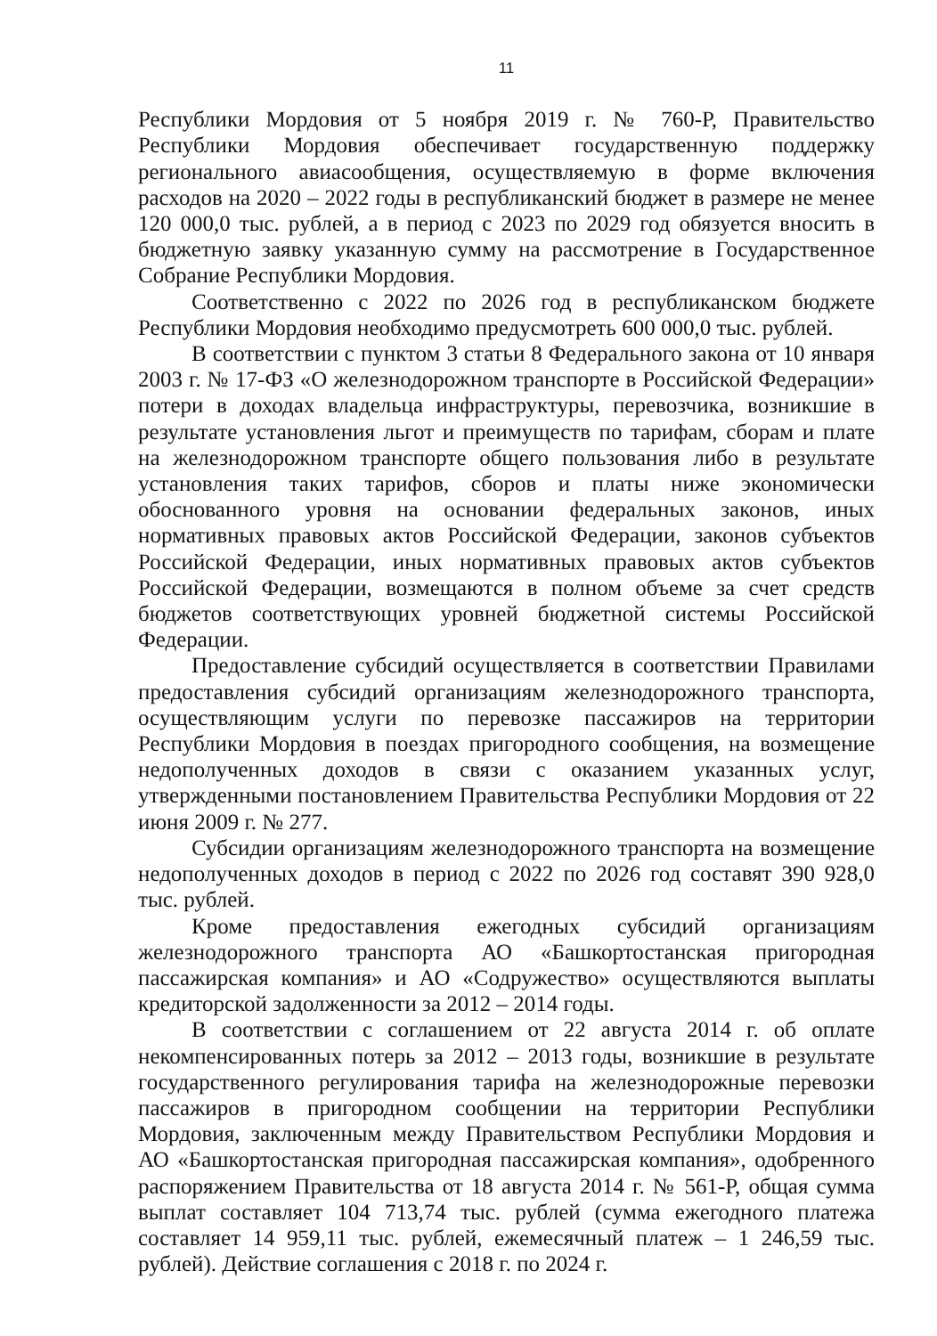11
Республики Мордовия от 5 ноября 2019 г. № 760-Р, Правительство Республики Мордовия обеспечивает государственную поддержку регионального авиасообщения, осуществляемую в форме включения расходов на 2020 – 2022 годы в республиканский бюджет в размере не менее 120 000,0 тыс. рублей, а в период с 2023 по 2029 год обязуется вносить в бюджетную заявку указанную сумму на рассмотрение в Государственное Собрание Республики Мордовия.
Соответственно с 2022 по 2026 год в республиканском бюджете Республики Мордовия необходимо предусмотреть 600 000,0 тыс. рублей.
В соответствии с пунктом 3 статьи 8 Федерального закона от 10 января 2003 г. № 17-ФЗ «О железнодорожном транспорте в Российской Федерации» потери в доходах владельца инфраструктуры, перевозчика, возникшие в результате установления льгот и преимуществ по тарифам, сборам и плате на железнодорожном транспорте общего пользования либо в результате установления таких тарифов, сборов и платы ниже экономически обоснованного уровня на основании федеральных законов, иных нормативных правовых актов Российской Федерации, законов субъектов Российской Федерации, иных нормативных правовых актов субъектов Российской Федерации, возмещаются в полном объеме за счет средств бюджетов соответствующих уровней бюджетной системы Российской Федерации.
Предоставление субсидий осуществляется в соответствии Правилами предоставления субсидий организациям железнодорожного транспорта, осуществляющим услуги по перевозке пассажиров на территории Республики Мордовия в поездах пригородного сообщения, на возмещение недополученных доходов в связи с оказанием указанных услуг, утвержденными постановлением Правительства Республики Мордовия от 22 июня 2009 г. № 277.
Субсидии организациям железнодорожного транспорта на возмещение недополученных доходов в период с 2022 по 2026 год составят 390 928,0 тыс. рублей.
Кроме предоставления ежегодных субсидий организациям железнодорожного транспорта АО «Башкортостанская пригородная пассажирская компания» и АО «Содружество» осуществляются выплаты кредиторской задолженности за 2012 – 2014 годы.
В соответствии с соглашением от 22 августа 2014 г. об оплате некомпенсированных потерь за 2012 – 2013 годы, возникшие в результате государственного регулирования тарифа на железнодорожные перевозки пассажиров в пригородном сообщении на территории Республики Мордовия, заключенным между Правительством Республики Мордовия и АО «Башкортостанская пригородная пассажирская компания», одобренного распоряжением Правительства от 18 августа 2014 г. № 561-Р, общая сумма выплат составляет 104 713,74 тыс. рублей (сумма ежегодного платежа составляет 14 959,11 тыс. рублей, ежемесячный платеж – 1 246,59 тыс. рублей). Действие соглашения с 2018 г. по 2024 г.